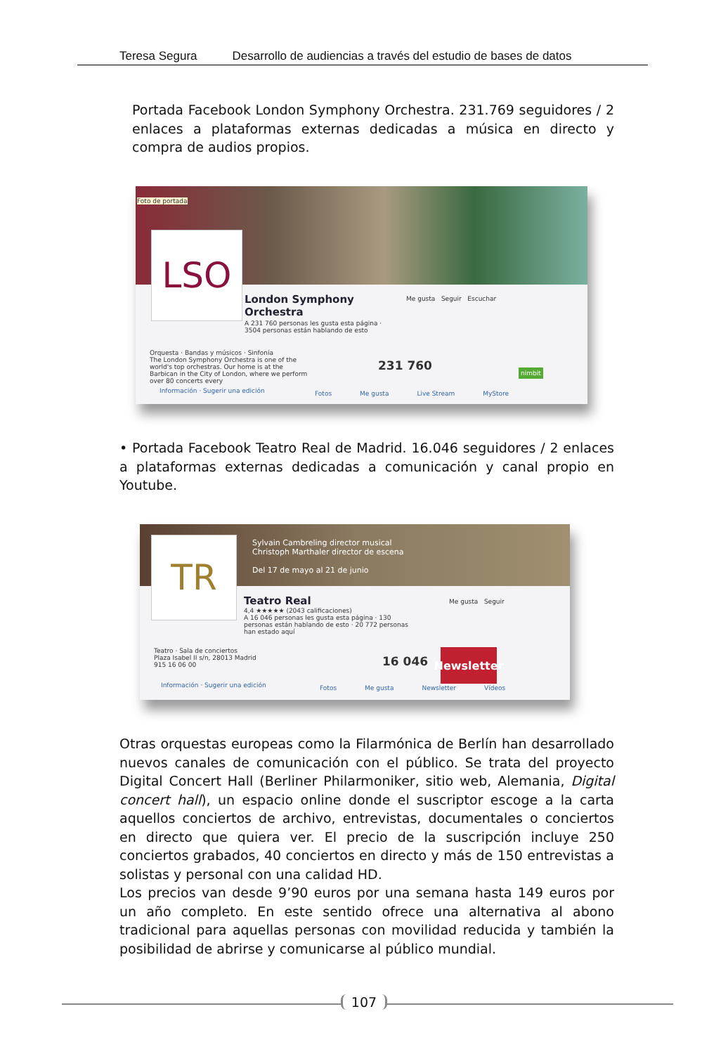Teresa Segura Desarrollo de audiencias a través del estudio de bases de datos
Portada Facebook London Symphony Orchestra. 231.769 seguidores / 2 enlaces a plataformas externas dedicadas a música en directo y compra de audios propios.
Foto de portada
LSO
London Symphony
Orchestra
A 231 760 personas les gusta esta página · 3504 personas están hablando de esto
Me gusta Seguir Escuchar
Orquesta · Bandas y músicos · Sinfonía
The London Symphony Orchestra is one of the world's top orchestras. Our home is at the Barbican in the City of London, where we perform over 80 concerts every
Información · Sugerir una edición
231 760 nimbit
Fotos Me gusta Live Stream MyStore
• Portada Facebook Teatro Real de Madrid. 16.046 seguidores / 2 enlaces a plataformas externas dedicadas a comunicación y canal propio en Youtube.
Sylvain Cambreling director musical
Christoph Marthaler director de escena
Del 17 de mayo al 21 de junio
TR
Teatro Real
4,4 ★★★★★ (2043 calificaciones)
A 16 046 personas les gusta esta página · 130 personas están hablando de esto · 20 772 personas han estado aquí
Me gusta Seguir
Teatro · Sala de conciertos
Plaza Isabel II s/n, 28013 Madrid
915 16 06 00
Información · Sugerir una edición
16 046
Newsletter
Fotos Me gusta Newsletter Vídeos
Otras orquestas europeas como la Filarmónica de Berlín han desarrollado nuevos canales de comunicación con el público. Se trata del proyecto Digital Concert Hall (Berliner Philarmoniker, sitio web, Alemania, Digital concert hall), un espacio online donde el suscriptor escoge a la carta aquellos conciertos de archivo, entrevistas, documentales o conciertos en directo que quiera ver. El precio de la suscripción incluye 250 conciertos grabados, 40 conciertos en directo y más de 150 entrevistas a solistas y personal con una calidad HD.
Los precios van desde 9’90 euros por una semana hasta 149 euros por un año completo. En este sentido ofrece una alternativa al abono tradicional para aquellas personas con movilidad reducida y también la posibilidad de abrirse y comunicarse al público mundial.
107